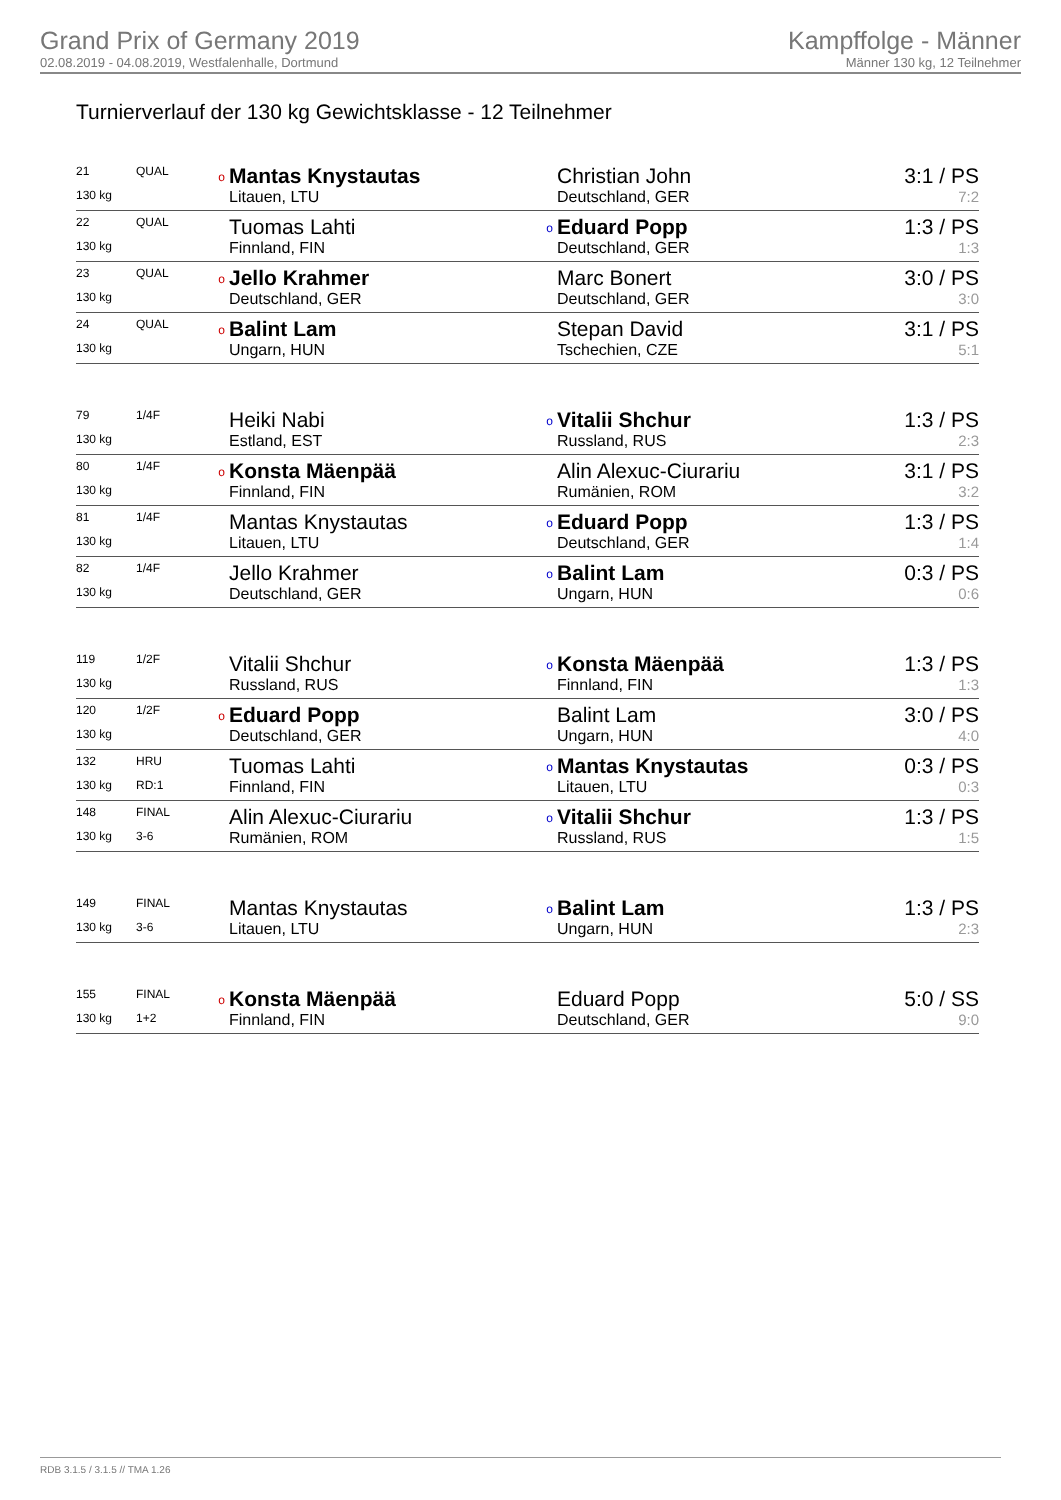Grand Prix of Germany 2019
02.08.2019 - 04.08.2019, Westfalenhalle, Dortmund
Kampffolge - Männer
Männer 130 kg, 12 Teilnehmer
Turnierverlauf der 130 kg Gewichtsklasse - 12 Teilnehmer
| 21 | QUAL | o | Mantas Knystautas | | Christian John | 3:1 / PS |
| 130 kg | | | Litauen, LTU | | Deutschland, GER | 7:2 |
| 22 | QUAL | | Tuomas Lahti | o | Eduard Popp | 1:3 / PS |
| 130 kg | | | Finnland, FIN | | Deutschland, GER | 1:3 |
| 23 | QUAL | o | Jello Krahmer | | Marc Bonert | 3:0 / PS |
| 130 kg | | | Deutschland, GER | | Deutschland, GER | 3:0 |
| 24 | QUAL | o | Balint Lam | | Stepan David | 3:1 / PS |
| 130 kg | | | Ungarn, HUN | | Tschechien, CZE | 5:1 |
| 79 | 1/4F | | Heiki Nabi | o | Vitalii Shchur | 1:3 / PS |
| 130 kg | | | Estland, EST | | Russland, RUS | 2:3 |
| 80 | 1/4F | o | Konsta Mäenpää | | Alin Alexuc-Ciurariu | 3:1 / PS |
| 130 kg | | | Finnland, FIN | | Rumänien, ROM | 3:2 |
| 81 | 1/4F | | Mantas Knystautas | o | Eduard Popp | 1:3 / PS |
| 130 kg | | | Litauen, LTU | | Deutschland, GER | 1:4 |
| 82 | 1/4F | | Jello Krahmer | o | Balint Lam | 0:3 / PS |
| 130 kg | | | Deutschland, GER | | Ungarn, HUN | 0:6 |
| 119 | 1/2F | | Vitalii Shchur | o | Konsta Mäenpää | 1:3 / PS |
| 130 kg | | | Russland, RUS | | Finnland, FIN | 1:3 |
| 120 | 1/2F | o | Eduard Popp | | Balint Lam | 3:0 / PS |
| 130 kg | | | Deutschland, GER | | Ungarn, HUN | 4:0 |
| 132 | HRU | | Tuomas Lahti | o | Mantas Knystautas | 0:3 / PS |
| 130 kg | RD:1 | | Finnland, FIN | | Litauen, LTU | 0:3 |
| 148 | FINAL | | Alin Alexuc-Ciurariu | o | Vitalii Shchur | 1:3 / PS |
| 130 kg | 3-6 | | Rumänien, ROM | | Russland, RUS | 1:5 |
| 149 | FINAL | | Mantas Knystautas | o | Balint Lam | 1:3 / PS |
| 130 kg | 3-6 | | Litauen, LTU | | Ungarn, HUN | 2:3 |
| 155 | FINAL | o | Konsta Mäenpää | | Eduard Popp | 5:0 / SS |
| 130 kg | 1+2 | | Finnland, FIN | | Deutschland, GER | 9:0 |
RDB 3.1.5 / 3.1.5 // TMA 1.26